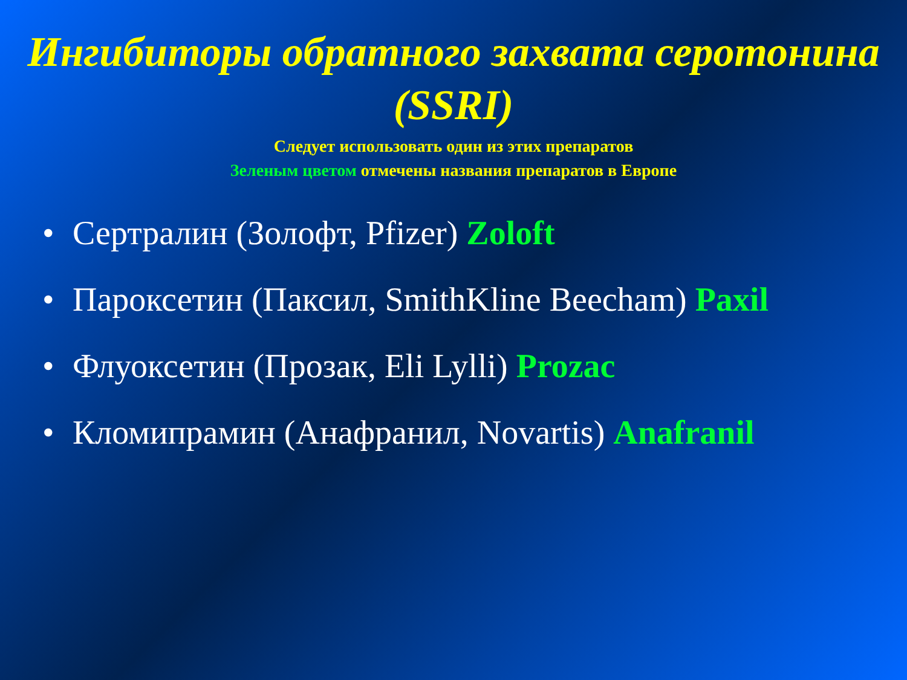Ингибиторы обратного захвата серотонина (SSRI)
Следует использовать один из этих препаратов
Зеленым цветом отмечены названия препаратов в Европе
• Сертралин (Золофт, Pfizer) Zoloft
• Пароксетин (Паксил, SmithKline Beecham) Paxil
• Флуоксетин (Прозак, Eli Lylli) Prozac
• Кломипрамин (Анафранил, Novartis) Anafranil